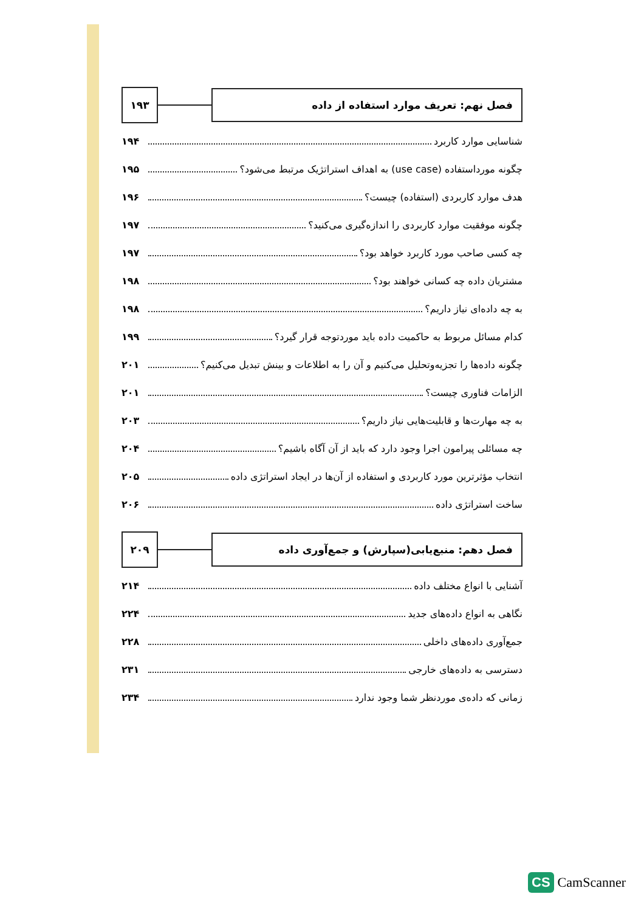فصل نهم: تعریف موارد استفاده از داده
۱۹۳
شناسایی موارد کاربرد ۱۹۴
چگونه مورداستفاده (use case) به اهداف استراتژیک مرتبط می‌شود؟ ۱۹۵
هدف موارد کاربردی (استفاده) چیست؟ ۱۹۶
چگونه موفقیت موارد کاربردی را اندازه‌گیری می‌کنید؟ ۱۹۷
چه کسی صاحب مورد کاربرد خواهد بود؟ ۱۹۷
مشتریان داده چه کسانی خواهند بود؟ ۱۹۸
به چه داده‌ای نیاز داریم؟ ۱۹۸
کدام مسائل مربوط به حاکمیت داده باید موردتوجه قرار گیرد؟ ۱۹۹
چگونه داده‌ها را تجزیه‌وتحلیل می‌کنیم و آن را به اطلاعات و بینش تبدیل می‌کنیم؟ ۲۰۱
الزامات فناوری چیست؟ ۲۰۱
به چه مهارت‌ها و قابلیت‌هایی نیاز داریم؟ ۲۰۳
چه مسائلی پیرامون اجرا وجود دارد که باید از آن آگاه باشیم؟ ۲۰۴
انتخاب مؤثرترین مورد کاربردی و استفاده از آن‌ها در ایجاد استراتژی داده ۲۰۵
ساخت استراتژی داده ۲۰۶
فصل دهم: منبع‌یابی(سپارش) و جمع‌آوری داده
۲۰۹
آشنایی با انواع مختلف داده ۲۱۴
نگاهی به انواع داده‌های جدید ۲۲۴
جمع‌آوری داده‌های داخلی ۲۲۸
دسترسی به داده‌های خارجی ۲۳۱
زمانی که داده‌ی موردنظر شما وجود ندارد ۲۳۴
CS CamScanner